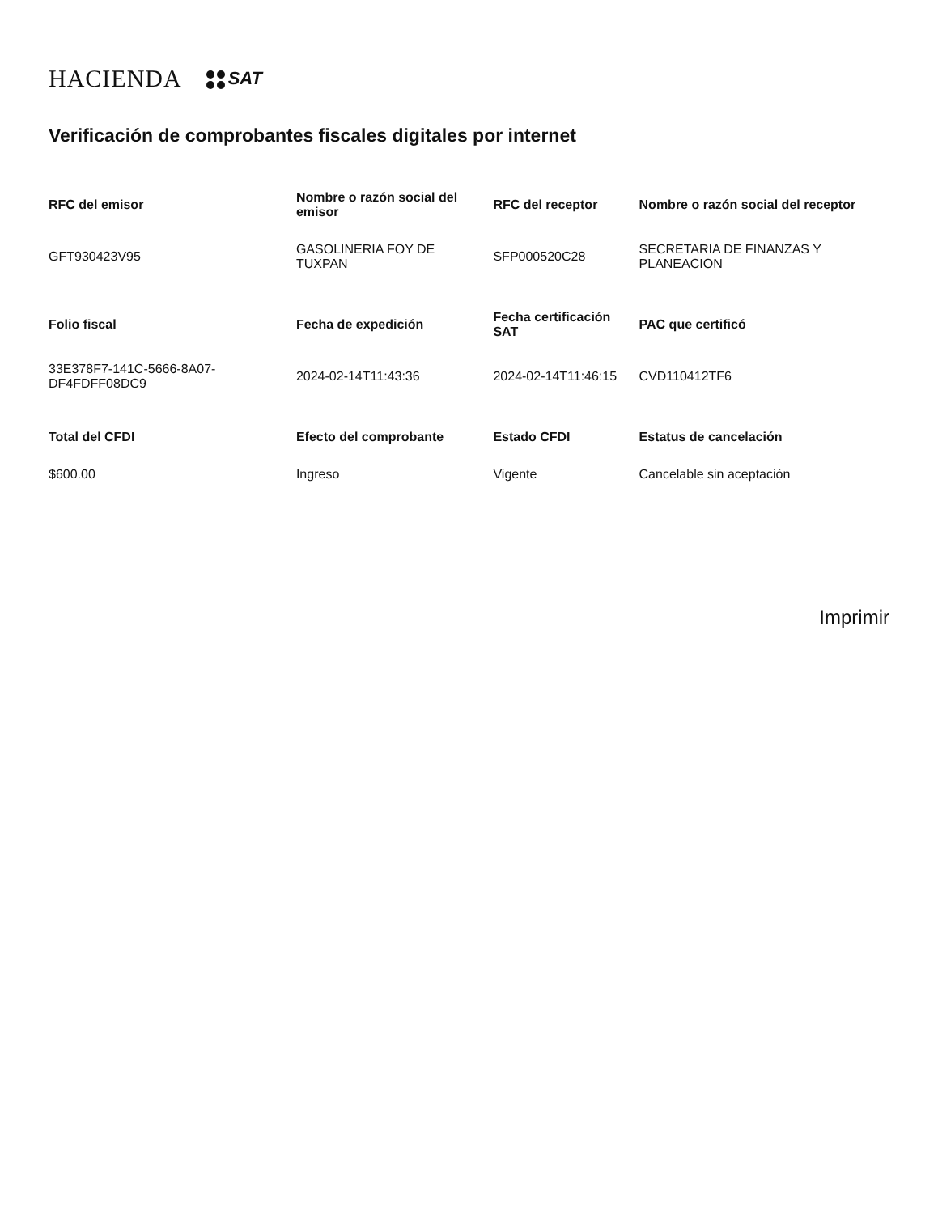HACIENDA SAT
Verificación de comprobantes fiscales digitales por internet
| RFC del emisor | Nombre o razón social del emisor | RFC del receptor | Nombre o razón social del receptor |
| --- | --- | --- | --- |
| GFT930423V95 | GASOLINERIA FOY DE TUXPAN | SFP000520C28 | SECRETARIA DE FINANZAS Y PLANEACION |
| Folio fiscal | Fecha de expedición | Fecha certificación SAT | PAC que certificó |
| 33E378F7-141C-5666-8A07-DF4FDFF08DC9 | 2024-02-14T11:43:36 | 2024-02-14T11:46:15 | CVD110412TF6 |
| Total del CFDI | Efecto del comprobante | Estado CFDI | Estatus de cancelación |
| $600.00 | Ingreso | Vigente | Cancelable sin aceptación |
Imprimir